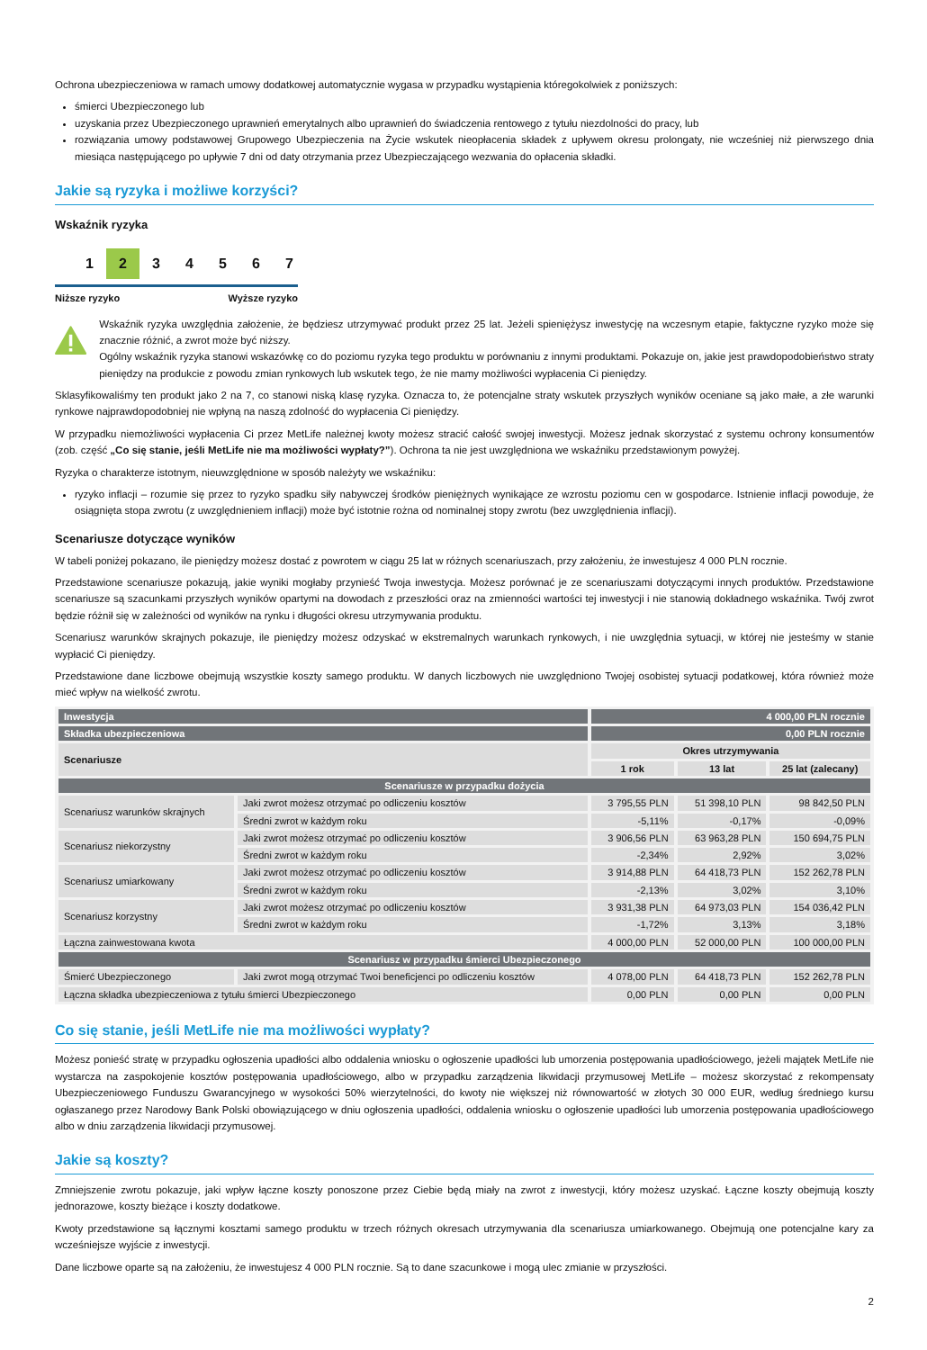Ochrona ubezpieczeniowa w ramach umowy dodatkowej automatycznie wygasa w przypadku wystąpienia któregokolwiek z poniższych:
śmierci Ubezpieczonego lub
uzyskania przez Ubezpieczonego uprawnień emerytalnych albo uprawnień do świadczenia rentowego z tytułu niezdolności do pracy, lub
rozwiązania umowy podstawowej Grupowego Ubezpieczenia na Życie wskutek nieopłacenia składek z upływem okresu prolongaty, nie wcześniej niż pierwszego dnia miesiąca następującego po upływie 7 dni od daty otrzymania przez Ubezpieczającego wezwania do opłacenia składki.
Jakie są ryzyka i możliwe korzyści?
Wskaźnik ryzyka
1 2 34567
Niższe ryzyko Wyższe ryzyko
Wskaźnik ryzyka uwzględnia założenie, że będziesz utrzymywać produkt przez 25 lat. Jeżeli spieniężysz inwestycję na wczesnym etapie, faktyczne ryzyko może się znacznie różnić, a zwrot może być niższy.
Ogólny wskaźnik ryzyka stanowi wskazówkę co do poziomu ryzyka tego produktu w porównaniu z innymi produktami. Pokazuje on, jakie jest prawdopodobieństwo straty pieniędzy na produkcie z powodu zmian rynkowych lub wskutek tego, że nie mamy możliwości wypłacenia Ci pieniędzy.
Sklasyfikowaliśmy ten produkt jako 2 na 7, co stanowi niską klasę ryzyka. Oznacza to, że potencjalne straty wskutek przyszłych wyników oceniane są jako małe, a złe warunki rynkowe najprawdopodobniej nie wpłyną na naszą zdolność do wypłacenia Ci pieniędzy.
W przypadku niemożliwości wypłacenia Ci przez MetLife należnej kwoty możesz stracić całość swojej inwestycji. Możesz jednak skorzystać z systemu ochrony konsumentów (zob. część „Co się stanie, jeśli MetLife nie ma możliwości wypłaty?”). Ochrona ta nie jest uwzględniona we wskaźniku przedstawionym powyżej.
Ryzyka o charakterze istotnym, nieuwzględnione w sposób należyty we wskaźniku:
ryzyko inflacji – rozumie się przez to ryzyko spadku siły nabywczej środków pieniężnych wynikające ze wzrostu poziomu cen w gospodarce. Istnienie inflacji powoduje, że osiągnięta stopa zwrotu (z uwzględnieniem inflacji) może być istotnie rożna od nominalnej stopy zwrotu (bez uwzględnienia inflacji).
Scenariusze dotyczące wyników
W tabeli poniżej pokazano, ile pieniędzy możesz dostać z powrotem w ciągu 25 lat w różnych scenariuszach, przy założeniu, że inwestujesz 4 000 PLN rocznie.
Przedstawione scenariusze pokazują, jakie wyniki mogłaby przynieść Twoja inwestycja. Możesz porównać je ze scenariuszami dotyczącymi innych produktów. Przedstawione scenariusze są szacunkami przyszłych wyników opartymi na dowodach z przeszłości oraz na zmienności wartości tej inwestycji i nie stanowią dokładnego wskaźnika. Twój zwrot będzie różnił się w zależności od wyników na rynku i długości okresu utrzymywania produktu.
Scenariusz warunków skrajnych pokazuje, ile pieniędzy możesz odzyskać w ekstremalnych warunkach rynkowych, i nie uwzględnia sytuacji, w której nie jesteśmy w stanie wypłacić Ci pieniędzy.
Przedstawione dane liczbowe obejmują wszystkie koszty samego produktu. W danych liczbowych nie uwzględniono Twojej osobistej sytuacji podatkowej, która również może mieć wpływ na wielkość zwrotu.
| Inwestycja | | 4 000,00 PLN rocznie | | |
| Składka ubezpieczeniowa | | 0,00 PLN rocznie | | |
| Scenariusze | | Okres utrzymywania | | |
| | | 1 rok | 13 lat | 25 lat (zalecany) |
| Scenariusze w przypadku dożycia | | | | |
| Scenariusz warunków skrajnych | Jaki zwrot możesz otrzymać po odliczeniu kosztów | 3 795,55 PLN | 51 398,10 PLN | 98 842,50 PLN |
| | Średni zwrot w każdym roku | -5,11% | -0,17% | -0,09% |
| Scenariusz niekorzystny | Jaki zwrot możesz otrzymać po odliczeniu kosztów | 3 906,56 PLN | 63 963,28 PLN | 150 694,75 PLN |
| | Średni zwrot w każdym roku | -2,34% | 2,92% | 3,02% |
| Scenariusz umiarkowany | Jaki zwrot możesz otrzymać po odliczeniu kosztów | 3 914,88 PLN | 64 418,73 PLN | 152 262,78 PLN |
| | Średni zwrot w każdym roku | -2,13% | 3,02% | 3,10% |
| Scenariusz korzystny | Jaki zwrot możesz otrzymać po odliczeniu kosztów | 3 931,38 PLN | 64 973,03 PLN | 154 036,42 PLN |
| | Średni zwrot w każdym roku | -1,72% | 3,13% | 3,18% |
| Łączna zainwestowana kwota | | 4 000,00 PLN | 52 000,00 PLN | 100 000,00 PLN |
| Scenariusz w przypadku śmierci Ubezpieczonego | | | | |
| Śmierć Ubezpieczonego | Jaki zwrot mogą otrzymać Twoi beneficjenci po odliczeniu kosztów | 4 078,00 PLN | 64 418,73 PLN | 152 262,78 PLN |
| Łączna składka ubezpieczeniowa z tytułu śmierci Ubezpieczonego | | 0,00 PLN | 0,00 PLN | 0,00 PLN |
Co się stanie, jeśli MetLife nie ma możliwości wypłaty?
Możesz ponieść stratę w przypadku ogłoszenia upadłości albo oddalenia wniosku o ogłoszenie upadłości lub umorzenia postępowania upadłościowego, jeżeli majątek MetLife nie wystarcza na zaspokojenie kosztów postępowania upadłościowego, albo w przypadku zarządzenia likwidacji przymusowej MetLife – możesz skorzystać z rekompensaty Ubezpieczeniowego Funduszu Gwarancyjnego w wysokości 50% wierzytelności, do kwoty nie większej niż równowartość w złotych 30 000 EUR, według średniego kursu ogłaszanego przez Narodowy Bank Polski obowiązującego w dniu ogłoszenia upadłości, oddalenia wniosku o ogłoszenie upadłości lub umorzenia postępowania upadłościowego albo w dniu zarządzenia likwidacji przymusowej.
Jakie są koszty?
Zmniejszenie zwrotu pokazuje, jaki wpływ łączne koszty ponoszone przez Ciebie będą miały na zwrot z inwestycji, który możesz uzyskać. Łączne koszty obejmują koszty jednorazowe, koszty bieżące i koszty dodatkowe.
Kwoty przedstawione są łącznymi kosztami samego produktu w trzech różnych okresach utrzymywania dla scenariusza umiarkowanego. Obejmują one potencjalne kary za wcześniejsze wyjście z inwestycji.
Dane liczbowe oparte są na założeniu, że inwestujesz 4 000 PLN rocznie. Są to dane szacunkowe i mogą ulec zmianie w przyszłości.
2